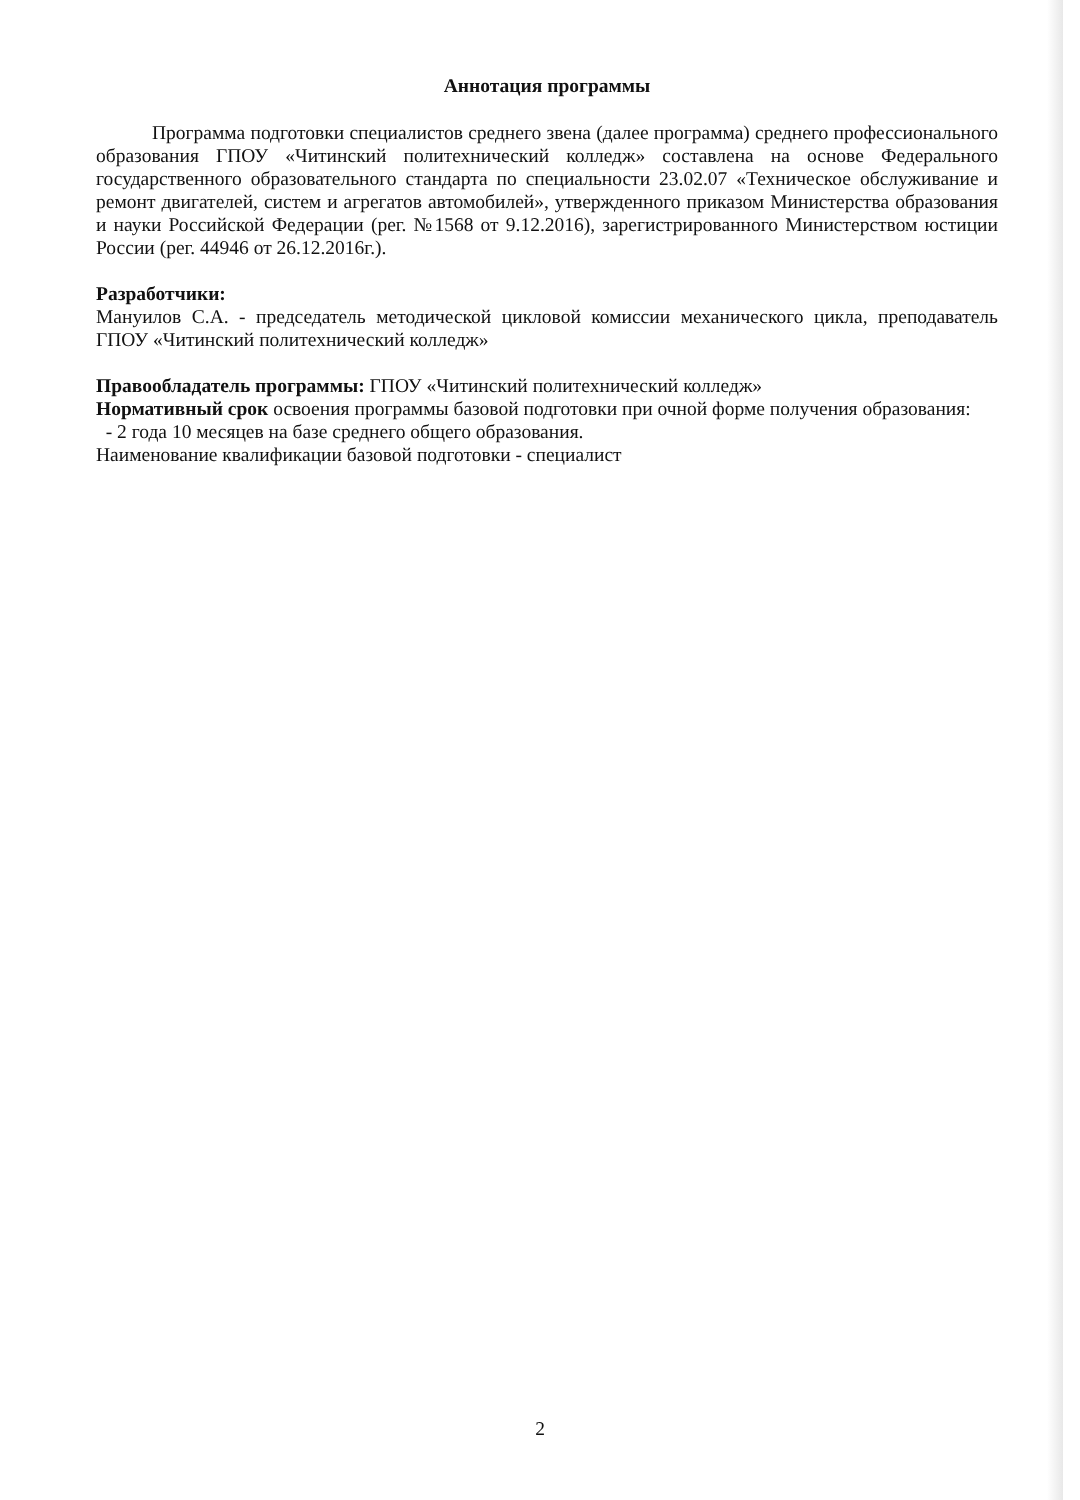Аннотация программы
Программа подготовки специалистов среднего звена (далее программа) среднего профессионального образования ГПОУ «Читинский политехнический колледж» составлена на основе Федерального государственного образовательного стандарта по специальности 23.02.07 «Техническое обслуживание и ремонт двигателей, систем и агрегатов автомобилей», утвержденного приказом Министерства образования и науки Российской Федерации (рег. №1568 от 9.12.2016), зарегистрированного Министерством юстиции России (рег. 44946 от 26.12.2016г.).
Разработчики:
Мануилов С.А. - председатель методической цикловой комиссии механического цикла, преподаватель ГПОУ «Читинский политехнический колледж»
Правообладатель программы: ГПОУ «Читинский политехнический колледж»
Нормативный срок освоения программы базовой подготовки при очной форме получения образования:
- 2 года 10 месяцев на базе среднего общего образования.
Наименование квалификации базовой подготовки - специалист
2